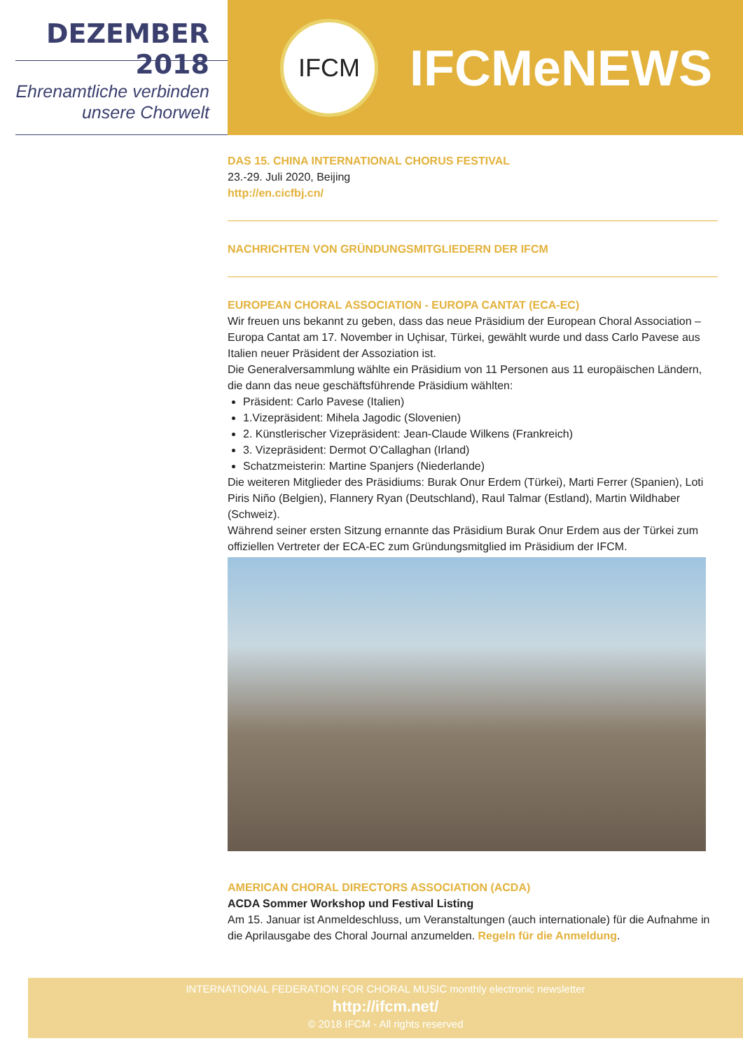DEZEMBER 2018
Ehrenamtliche verbinden
unsere Chorwelt
IFCM
IFCMeNEWS
DAS 15. CHINA INTERNATIONAL CHORUS FESTIVAL
23.-29. Juli 2020, Beijing
http://en.cicfbj.cn/
NACHRICHTEN VON GRÜNDUNGSMITGLIEDERN DER IFCM
EUROPEAN CHORAL ASSOCIATION - EUROPA CANTAT (ECA-EC)
Wir freuen uns bekannt zu geben, dass das neue Präsidium der European Choral Association – Europa Cantat am 17. November in Uçhisar, Türkei, gewählt wurde und dass Carlo Pavese aus Italien neuer Präsident der Assoziation ist.
Die Generalversammlung wählte ein Präsidium von 11 Personen aus 11 europäischen Ländern, die dann das neue geschäftsführende Präsidium wählten:
Präsident: Carlo Pavese (Italien)
1.Vizepräsident: Mihela Jagodic (Slovenien)
2. Künstlerischer Vizepräsident: Jean-Claude Wilkens (Frankreich)
3. Vizepräsident: Dermot O’Callaghan (Irland)
Schatzmeisterin: Martine Spanjers (Niederlande)
Die weiteren Mitglieder des Präsidiums: Burak Onur Erdem (Türkei), Marti Ferrer (Spanien), Loti Piris Niño (Belgien), Flannery Ryan (Deutschland), Raul Talmar (Estland), Martin Wildhaber (Schweiz).
Während seiner ersten Sitzung ernannte das Präsidium Burak Onur Erdem aus der Türkei zum offiziellen Vertreter der ECA-EC zum Gründungsmitglied im Präsidium der IFCM.
AMERICAN CHORAL DIRECTORS ASSOCIATION (ACDA)
ACDA Sommer Workshop und Festival Listing
Am 15. Januar ist Anmeldeschluss, um Veranstaltungen (auch internationale) für die Aufnahme in die Aprilausgabe des Choral Journal anzumelden. Regeln für die Anmeldung.
INTERNATIONAL FEDERATION FOR CHORAL MUSIC monthly electronic newsletter
http://ifcm.net/
© 2018 IFCM - All rights reserved